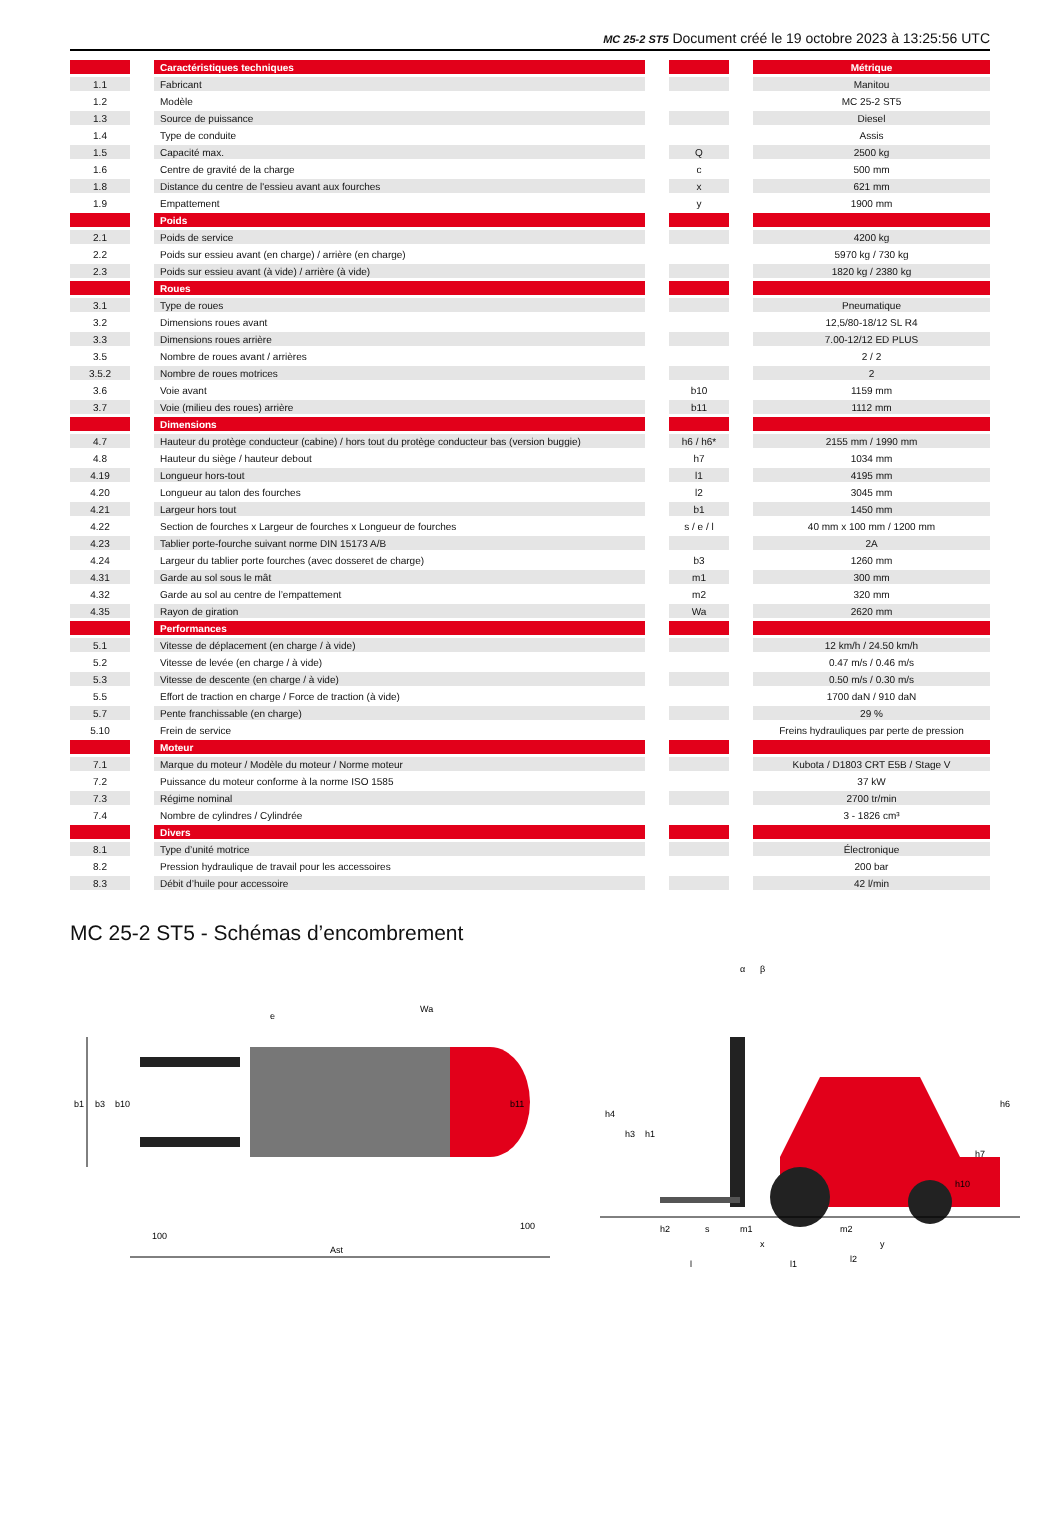MC 25-2 ST5 Document créé le 19 octobre 2023 à 13:25:56 UTC
| | | Caractéristiques techniques | | | | Métrique |
| 1.1 | | Fabricant | | | | Manitou |
| 1.2 | | Modèle | | | | MC 25-2 ST5 |
| 1.3 | | Source de puissance | | | | Diesel |
| 1.4 | | Type de conduite | | | | Assis |
| 1.5 | | Capacité max. | | Q | | 2500 kg |
| 1.6 | | Centre de gravité de la charge | | c | | 500 mm |
| 1.8 | | Distance du centre de l'essieu avant aux fourches | | x | | 621 mm |
| 1.9 | | Empattement | | y | | 1900 mm |
| | | Poids | | | | |
| 2.1 | | Poids de service | | | | 4200 kg |
| 2.2 | | Poids sur essieu avant (en charge) / arrière (en charge) | | | | 5970 kg / 730 kg |
| 2.3 | | Poids sur essieu avant (à vide) / arrière (à vide) | | | | 1820 kg / 2380 kg |
| | | Roues | | | | |
| 3.1 | | Type de roues | | | | Pneumatique |
| 3.2 | | Dimensions roues avant | | | | 12,5/80-18/12 SL R4 |
| 3.3 | | Dimensions roues arrière | | | | 7.00-12/12 ED PLUS |
| 3.5 | | Nombre de roues avant / arrières | | | | 2 / 2 |
| 3.5.2 | | Nombre de roues motrices | | | | 2 |
| 3.6 | | Voie avant | | b10 | | 1159 mm |
| 3.7 | | Voie (milieu des roues) arrière | | b11 | | 1112 mm |
| | | Dimensions | | | | |
| 4.7 | | Hauteur du protège conducteur (cabine) / hors tout du protège conducteur bas (version buggie) | | h6 / h6* | | 2155 mm / 1990 mm |
| 4.8 | | Hauteur du siège / hauteur debout | | h7 | | 1034 mm |
| 4.19 | | Longueur hors-tout | | l1 | | 4195 mm |
| 4.20 | | Longueur au talon des fourches | | l2 | | 3045 mm |
| 4.21 | | Largeur hors tout | | b1 | | 1450 mm |
| 4.22 | | Section de fourches x Largeur de fourches x Longueur de fourches | | s / e / l | | 40 mm x 100 mm / 1200 mm |
| 4.23 | | Tablier porte-fourche suivant norme DIN 15173 A/B | | | | 2A |
| 4.24 | | Largeur du tablier porte fourches (avec dosseret de charge) | | b3 | | 1260 mm |
| 4.31 | | Garde au sol sous le mât | | m1 | | 300 mm |
| 4.32 | | Garde au sol au centre de l’empattement | | m2 | | 320 mm |
| 4.35 | | Rayon de giration | | Wa | | 2620 mm |
| | | Performances | | | | |
| 5.1 | | Vitesse de déplacement (en charge / à vide) | | | | 12 km/h / 24.50 km/h |
| 5.2 | | Vitesse de levée (en charge / à vide) | | | | 0.47 m/s / 0.46 m/s |
| 5.3 | | Vitesse de descente (en charge / à vide) | | | | 0.50 m/s / 0.30 m/s |
| 5.5 | | Effort de traction en charge / Force de traction (à vide) | | | | 1700 daN / 910 daN |
| 5.7 | | Pente franchissable (en charge) | | | | 29 % |
| 5.10 | | Frein de service | | | | Freins hydrauliques par perte de pression |
| | | Moteur | | | | |
| 7.1 | | Marque du moteur / Modèle du moteur / Norme moteur | | | | Kubota / D1803 CRT E5B / Stage V |
| 7.2 | | Puissance du moteur conforme à la norme ISO 1585 | | | | 37 kW |
| 7.3 | | Régime nominal | | | | 2700 tr/min |
| 7.4 | | Nombre de cylindres / Cylindrée | | | | 3 - 1826 cm³ |
| | | Divers | | | | |
| 8.1 | | Type d’unité motrice | | | | Électronique |
| 8.2 | | Pression hydraulique de travail pour les accessoires | | | | 200 bar |
| 8.3 | | Débit d’huile pour accessoire | | | | 42 l/min |
MC 25-2 ST5 - Schémas d’encombrement
b1
b3
b10
b11
e
Wa
100
100
Ast
h4
h3
h1
h6
h7
h10
h2
s
m1
m2
x
y
l
l2
l1
α
β